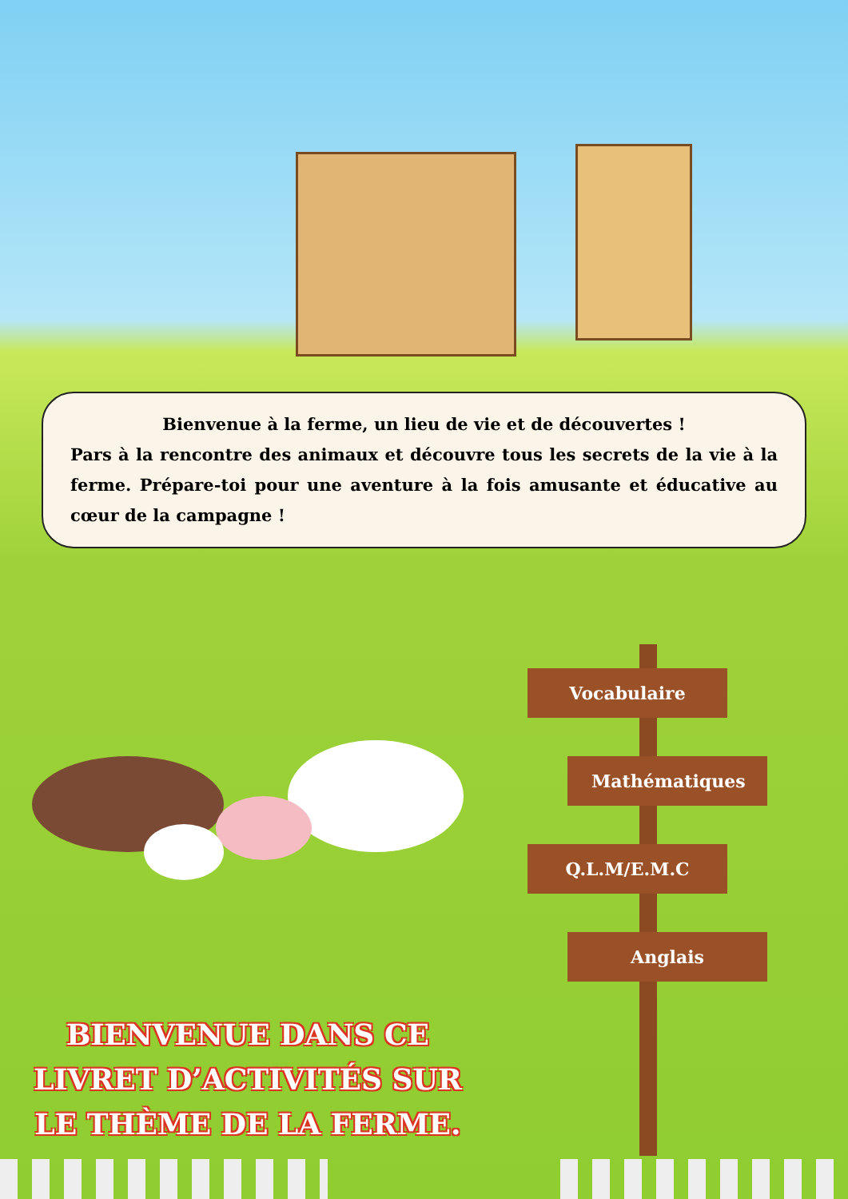Bienvenue à la ferme, un lieu de vie et de découvertes !
Pars à la rencontre des animaux et découvre tous les secrets de la vie à la ferme. Prépare-toi pour une aventure à la fois amusante et éducative au cœur de la campagne !
Vocabulaire
Mathématiques
Q.L.M/E.M.C
Anglais
BIENVENUE DANS CE
LIVRET D’ACTIVITÉS SUR
LE THÈME DE LA FERME.